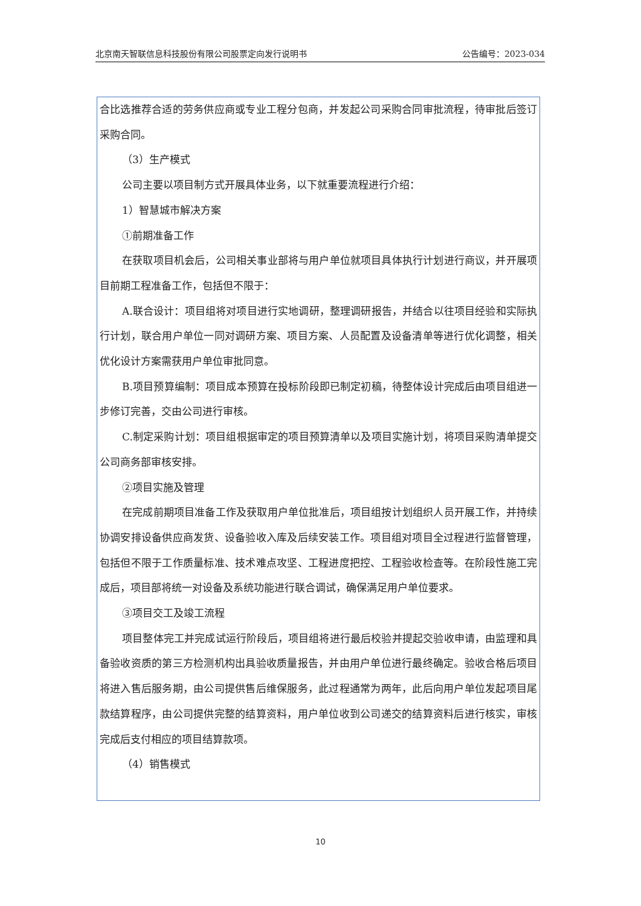北京南天智联信息科技股份有限公司股票定向发行说明书 公告编号：2023-034
合比选推荐合适的劳务供应商或专业工程分包商，并发起公司采购合同审批流程，待审批后签订采购合同。
（3）生产模式
公司主要以项目制方式开展具体业务，以下就重要流程进行介绍：
1）智慧城市解决方案
①前期准备工作
在获取项目机会后，公司相关事业部将与用户单位就项目具体执行计划进行商议，并开展项目前期工程准备工作，包括但不限于：
A.联合设计：项目组将对项目进行实地调研，整理调研报告，并结合以往项目经验和实际执行计划，联合用户单位一同对调研方案、项目方案、人员配置及设备清单等进行优化调整，相关优化设计方案需获用户单位审批同意。
B.项目预算编制：项目成本预算在投标阶段即已制定初稿，待整体设计完成后由项目组进一步修订完善，交由公司进行审核。
C.制定采购计划：项目组根据审定的项目预算清单以及项目实施计划，将项目采购清单提交公司商务部审核安排。
②项目实施及管理
在完成前期项目准备工作及获取用户单位批准后，项目组按计划组织人员开展工作，并持续协调安排设备供应商发货、设备验收入库及后续安装工作。项目组对项目全过程进行监督管理，包括但不限于工作质量标准、技术难点攻坚、工程进度把控、工程验收检查等。在阶段性施工完成后，项目部将统一对设备及系统功能进行联合调试，确保满足用户单位要求。
③项目交工及竣工流程
项目整体完工并完成试运行阶段后，项目组将进行最后校验并提起交验收申请，由监理和具备验收资质的第三方检测机构出具验收质量报告，并由用户单位进行最终确定。验收合格后项目将进入售后服务期，由公司提供售后维保服务，此过程通常为两年，此后向用户单位发起项目尾款结算程序，由公司提供完整的结算资料，用户单位收到公司递交的结算资料后进行核实，审核完成后支付相应的项目结算款项。
（4）销售模式
10